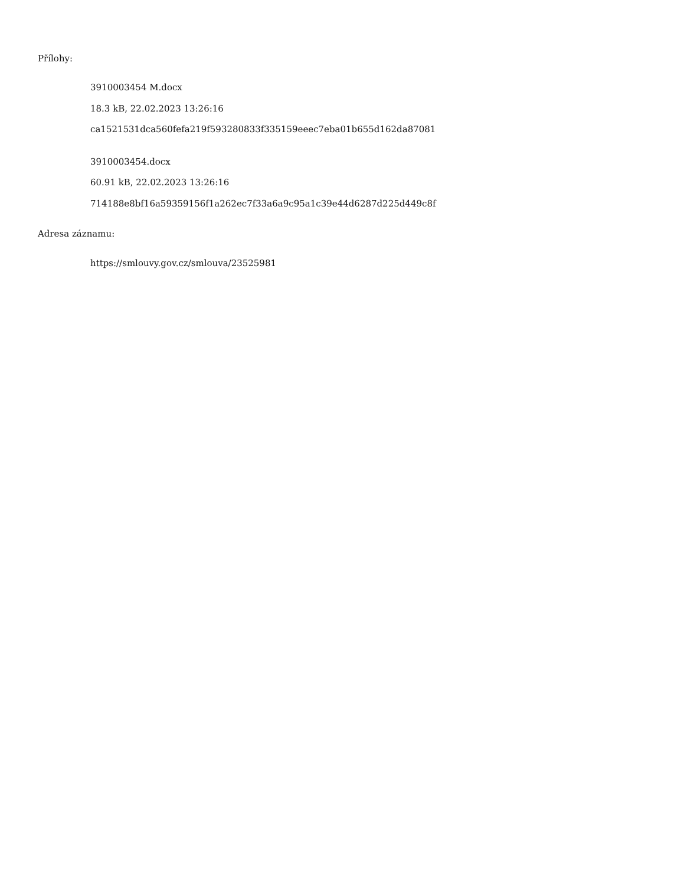Přílohy:
3910003454 M.docx
18.3 kB, 22.02.2023 13:26:16
ca1521531dca560fefa219f593280833f335159eeec7eba01b655d162da87081
3910003454.docx
60.91 kB, 22.02.2023 13:26:16
714188e8bf16a59359156f1a262ec7f33a6a9c95a1c39e44d6287d225d449c8f
Adresa záznamu:
https://smlouvy.gov.cz/smlouva/23525981